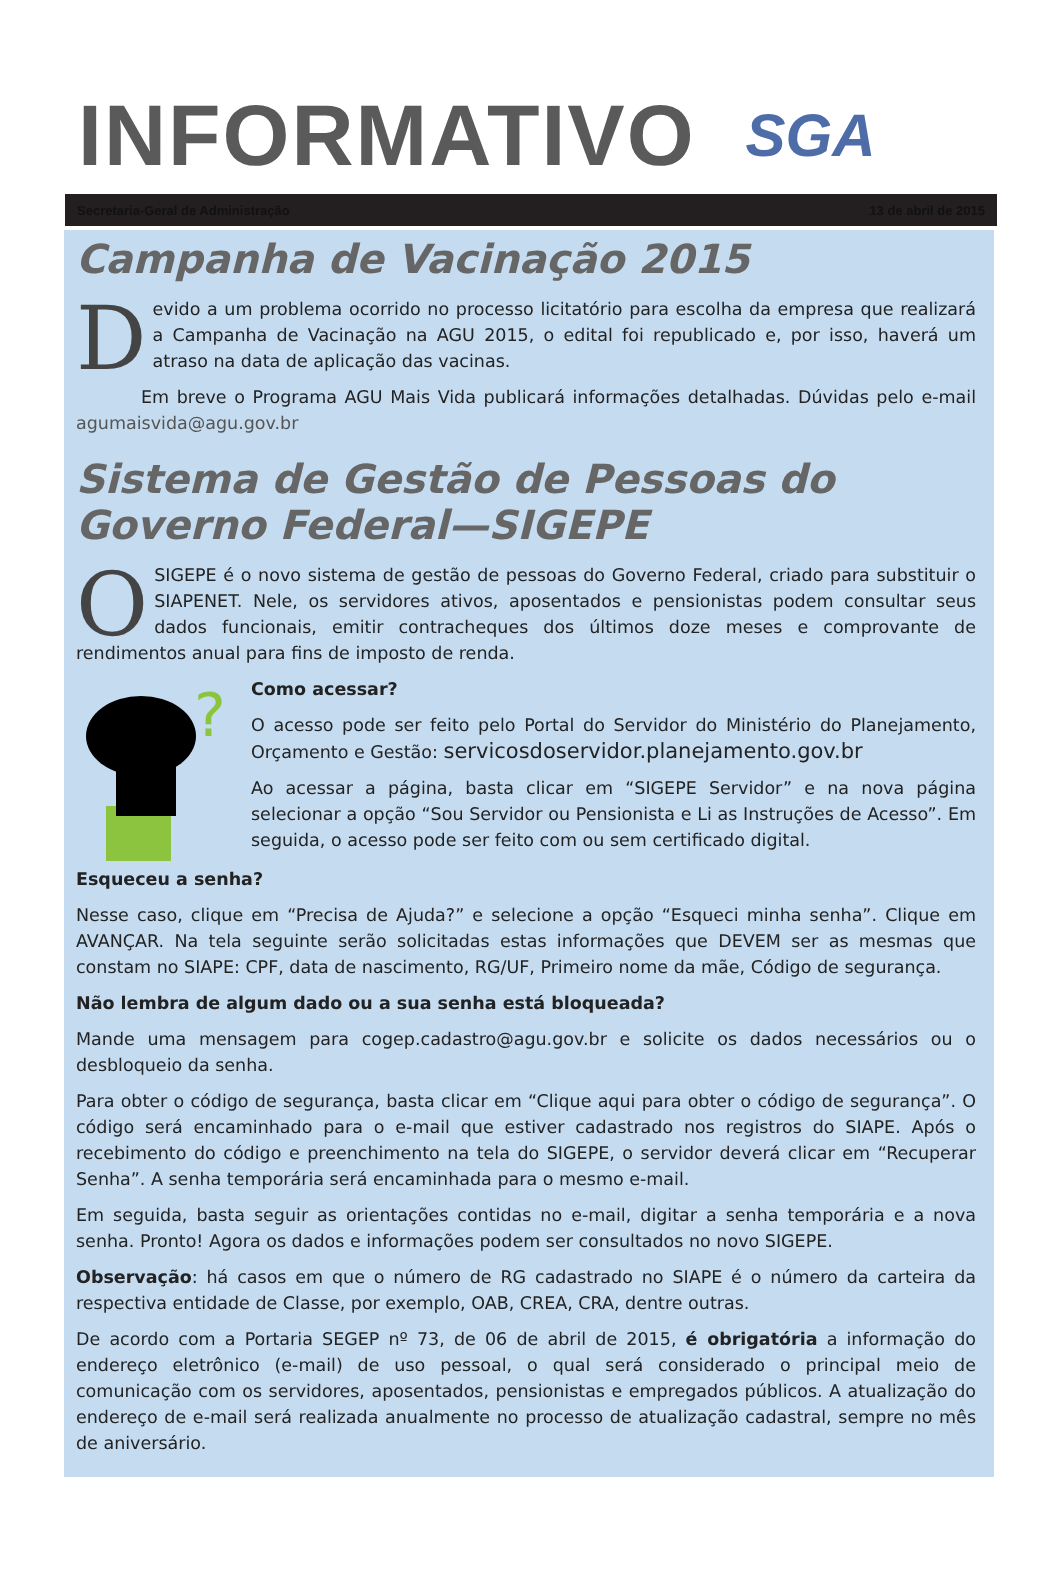INFORMATIVO
SGA
Secretaria-Geral de Administração 13 de abril de 2015
Campanha de Vacinação 2015
Devido a um problema ocorrido no processo licitatório para escolha da empresa que realizará a Campanha de Vacinação na AGU 2015, o edital foi republicado e, por isso, haverá um atraso na data de aplicação das vacinas.
Em breve o Programa AGU Mais Vida publicará informações detalhadas. Dúvidas pelo e-mail agumaisvida@agu.gov.br
Sistema de Gestão de Pessoas do Governo Federal—SIGEPE
O SIGEPE é o novo sistema de gestão de pessoas do Governo Federal, criado para substituir o SIAPENET. Nele, os servidores ativos, aposentados e pensionistas podem consultar seus dados funcionais, emitir contracheques dos últimos doze meses e comprovante de rendimentos anual para fins de imposto de renda.
?
Como acessar?
O acesso pode ser feito pelo Portal do Servidor do Ministério do Planejamento, Orçamento e Gestão: servicosdoservidor.planejamento.gov.br
Ao acessar a página, basta clicar em “SIGEPE Servidor” e na nova página selecionar a opção “Sou Servidor ou Pensionista e Li as Instruções de Acesso”. Em seguida, o acesso pode ser feito com ou sem certificado digital.
Esqueceu a senha?
Nesse caso, clique em “Precisa de Ajuda?” e selecione a opção “Esqueci minha senha”. Clique em AVANÇAR. Na tela seguinte serão solicitadas estas informações que DEVEM ser as mesmas que constam no SIAPE: CPF, data de nascimento, RG/UF, Primeiro nome da mãe, Código de segurança.
Não lembra de algum dado ou a sua senha está bloqueada?
Mande uma mensagem para cogep.cadastro@agu.gov.br e solicite os dados necessários ou o desbloqueio da senha.
Para obter o código de segurança, basta clicar em “Clique aqui para obter o código de segurança”. O código será encaminhado para o e-mail que estiver cadastrado nos registros do SIAPE. Após o recebimento do código e preenchimento na tela do SIGEPE, o servidor deverá clicar em “Recuperar Senha”. A senha temporária será encaminhada para o mesmo e-mail.
Em seguida, basta seguir as orientações contidas no e-mail, digitar a senha temporária e a nova senha. Pronto! Agora os dados e informações podem ser consultados no novo SIGEPE.
Observação: há casos em que o número de RG cadastrado no SIAPE é o número da carteira da respectiva entidade de Classe, por exemplo, OAB, CREA, CRA, dentre outras.
De acordo com a Portaria SEGEP nº 73, de 06 de abril de 2015, é obrigatória a informação do endereço eletrônico (e-mail) de uso pessoal, o qual será considerado o principal meio de comunicação com os servidores, aposentados, pensionistas e empregados públicos. A atualização do endereço de e-mail será realizada anualmente no processo de atualização cadastral, sempre no mês de aniversário.